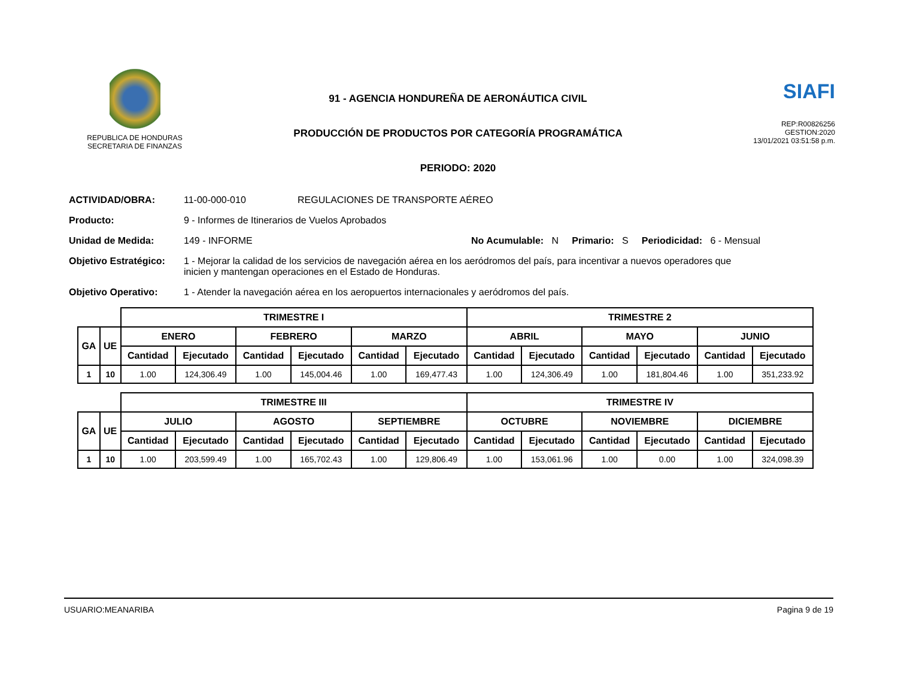REPUBLICA DE HONDURAS
SECRETARIA DE FINANZAS
91 - AGENCIA HONDUREÑA DE AERONÁUTICA CIVIL
PRODUCCIÓN DE PRODUCTOS POR CATEGORÍA PROGRAMÁTICA
PERIODO: 2020
SIAFI
REP:R00826256
GESTION:2020
13/01/2021 03:51:58 p.m.
ACTIVIDAD/OBRA: 11-00-000-010 REGULACIONES DE TRANSPORTE AÉREO
Producto: 9 - Informes de Itinerarios de Vuelos Aprobados
Unidad de Medida: 149 - INFORME No Acumulable: N Primario: S Periodicidad: 6 - Mensual
Objetivo Estratégico: 1 - Mejorar la calidad de los servicios de navegación aérea en los aeródromos del país, para incentivar a nuevos operadores que inicien y mantengan operaciones en el Estado de Honduras.
Objetivo Operativo: 1 - Atender la navegación aérea en los aeropuertos internacionales y aeródromos del país.
| | | TRIMESTRE I | | | | | | TRIMESTRE 2 | | | | | |
| --- | --- | --- | --- | --- | --- | --- | --- | --- | --- | --- | --- | --- | --- |
| GA | UE | ENERO | | FEBRERO | | MARZO | | ABRIL | | MAYO | | JUNIO | |
| | | Cantidad | Ejecutado | Cantidad | Ejecutado | Cantidad | Ejecutado | Cantidad | Ejecutado | Cantidad | Ejecutado | Cantidad | Ejecutado |
| 1 | 10 | 1.00 | 124,306.49 | 1.00 | 145,004.46 | 1.00 | 169,477.43 | 1.00 | 124,306.49 | 1.00 | 181,804.46 | 1.00 | 351,233.92 |
| | | TRIMESTRE III | | | | | | TRIMESTRE IV | | | | | |
| --- | --- | --- | --- | --- | --- | --- | --- | --- | --- | --- | --- | --- | --- |
| GA | UE | JULIO | | AGOSTO | | SEPTIEMBRE | | OCTUBRE | | NOVIEMBRE | | DICIEMBRE | |
| | | Cantidad | Ejecutado | Cantidad | Ejecutado | Cantidad | Ejecutado | Cantidad | Ejecutado | Cantidad | Ejecutado | Cantidad | Ejecutado |
| 1 | 10 | 1.00 | 203,599.49 | 1.00 | 165,702.43 | 1.00 | 129,806.49 | 1.00 | 153,061.96 | 1.00 | 0.00 | 1.00 | 324,098.39 |
USUARIO:MEANARIBA Pagina 9 de 19